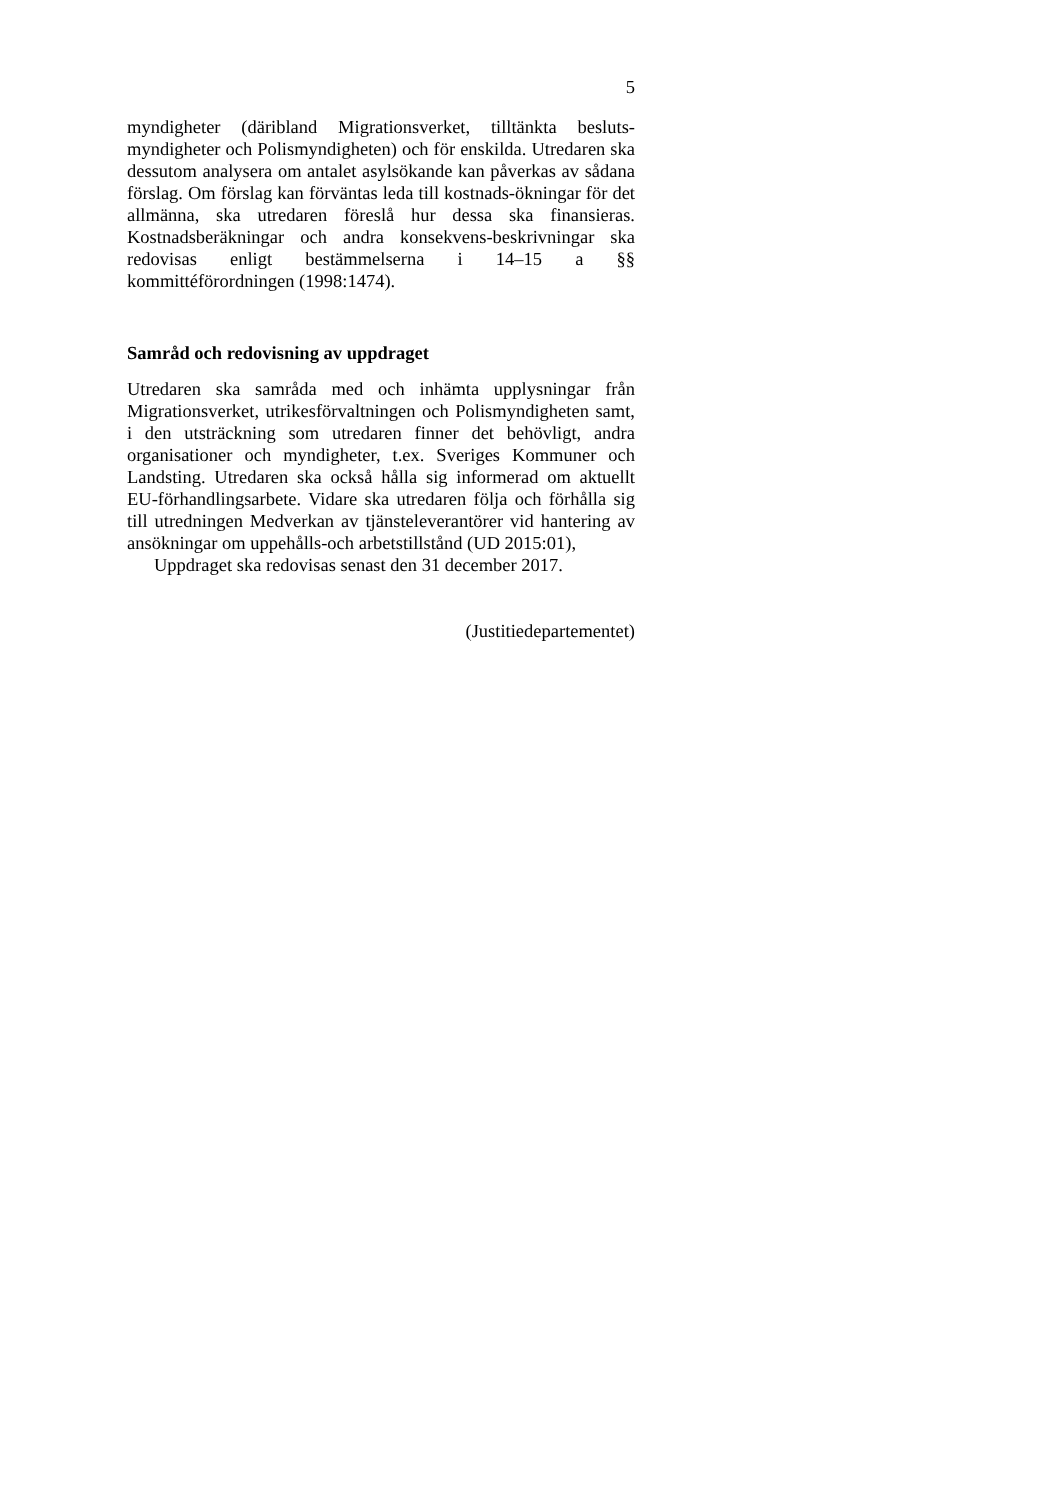5
myndigheter (däribland Migrationsverket, tilltänkta besluts-myndigheter och Polismyndigheten) och för enskilda. Utredaren ska dessutom analysera om antalet asylsökande kan påverkas av sådana förslag. Om förslag kan förväntas leda till kostnads-ökningar för det allmänna, ska utredaren föreslå hur dessa ska finansieras. Kostnadsberäkningar och andra konsekvens-beskrivningar ska redovisas enligt bestämmelserna i 14–15 a §§ kommittéförordningen (1998:1474).
Samråd och redovisning av uppdraget
Utredaren ska samråda med och inhämta upplysningar från Migrationsverket, utrikesförvaltningen och Polismyndigheten samt, i den utsträckning som utredaren finner det behövligt, andra organisationer och myndigheter, t.ex. Sveriges Kommuner och Landsting. Utredaren ska också hålla sig informerad om aktuellt EU-förhandlingsarbete. Vidare ska utredaren följa och förhålla sig till utredningen Medverkan av tjänsteleverantörer vid hantering av ansökningar om uppehålls-och arbetstillstånd (UD 2015:01),
Uppdraget ska redovisas senast den 31 december 2017.
(Justitiedepartementet)